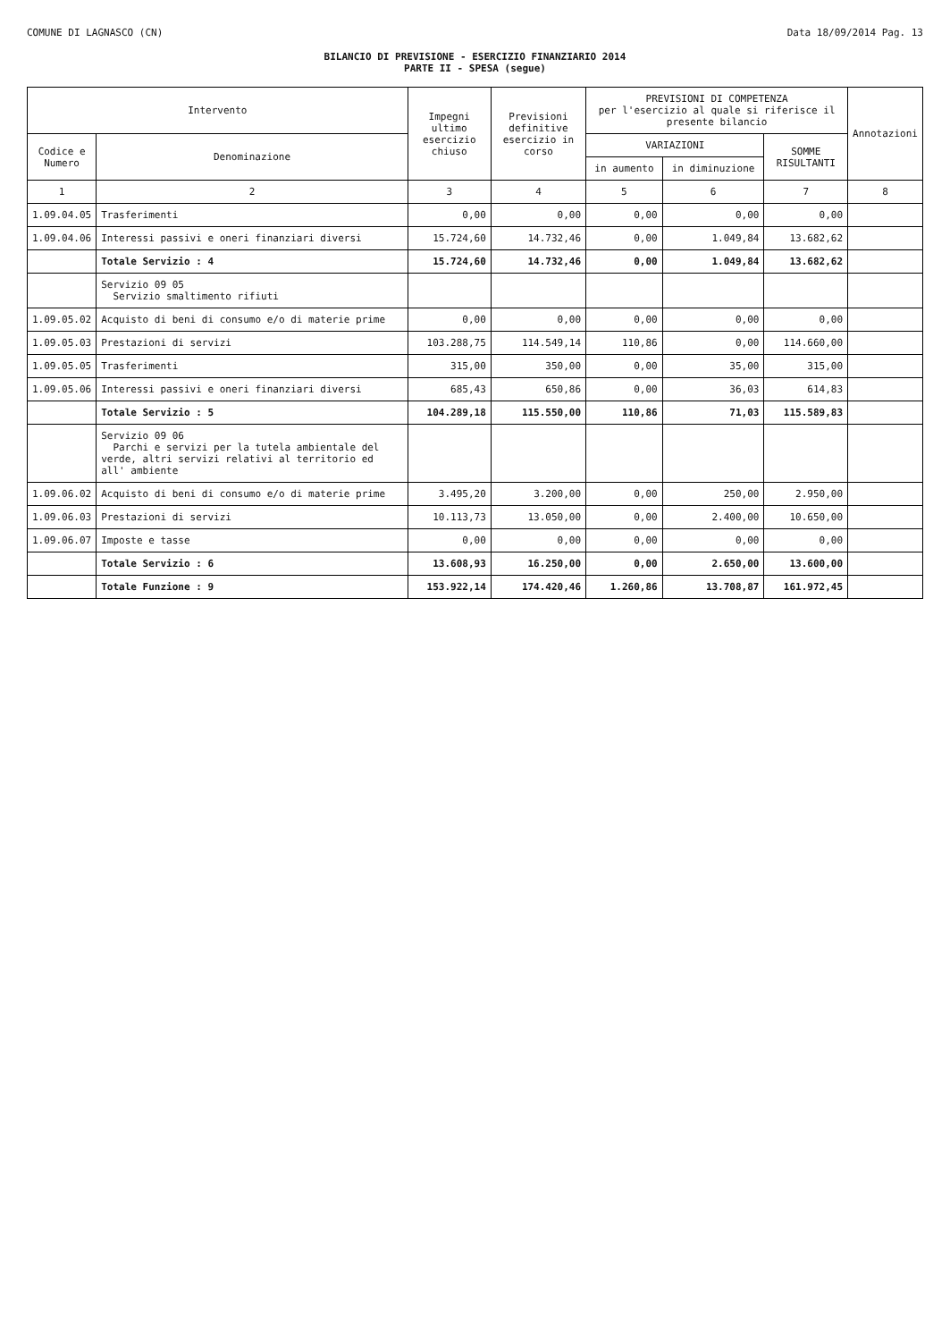COMUNE DI LAGNASCO (CN) Data 18/09/2014 Pag. 13
BILANCIO DI PREVISIONE - ESERCIZIO FINANZIARIO 2014
PARTE II - SPESA (segue)
| Intervento | | Impegni ultimo esercizio chiuso | Previsioni definitive esercizio in corso | PREVISIONI DI COMPETENZA per l'esercizio al quale si riferisce il presente bilancio | | | Annotazioni |
| --- | --- | --- | --- | --- | --- | --- | --- |
| Codice e Numero | Denominazione | | | VARIAZIONI | | SOMME RISULTANTI | |
| | | | | in aumento | in diminuzione | | |
| 1 | 2 | 3 | 4 | 5 | 6 | 7 | 8 |
| 1.09.04.05 | Trasferimenti | 0,00 | 0,00 | 0,00 | 0,00 | 0,00 | |
| 1.09.04.06 | Interessi passivi e oneri finanziari diversi | 15.724,60 | 14.732,46 | 0,00 | 1.049,84 | 13.682,62 | |
| | Totale Servizio : 4 | 15.724,60 | 14.732,46 | 0,00 | 1.049,84 | 13.682,62 | |
| | Servizio 09 05 Servizio smaltimento rifiuti | | | | | | |
| 1.09.05.02 | Acquisto di beni di consumo e/o di materie prime | 0,00 | 0,00 | 0,00 | 0,00 | 0,00 | |
| 1.09.05.03 | Prestazioni di servizi | 103.288,75 | 114.549,14 | 110,86 | 0,00 | 114.660,00 | |
| 1.09.05.05 | Trasferimenti | 315,00 | 350,00 | 0,00 | 35,00 | 315,00 | |
| 1.09.05.06 | Interessi passivi e oneri finanziari diversi | 685,43 | 650,86 | 0,00 | 36,03 | 614,83 | |
| | Totale Servizio : 5 | 104.289,18 | 115.550,00 | 110,86 | 71,03 | 115.589,83 | |
| | Servizio 09 06 Parchi e servizi per la tutela ambientale del verde, altri servizi relativi al territorio ed all' ambiente | | | | | | |
| 1.09.06.02 | Acquisto di beni di consumo e/o di materie prime | 3.495,20 | 3.200,00 | 0,00 | 250,00 | 2.950,00 | |
| 1.09.06.03 | Prestazioni di servizi | 10.113,73 | 13.050,00 | 0,00 | 2.400,00 | 10.650,00 | |
| 1.09.06.07 | Imposte e tasse | 0,00 | 0,00 | 0,00 | 0,00 | 0,00 | |
| | Totale Servizio : 6 | 13.608,93 | 16.250,00 | 0,00 | 2.650,00 | 13.600,00 | |
| | Totale Funzione : 9 | 153.922,14 | 174.420,46 | 1.260,86 | 13.708,87 | 161.972,45 | |